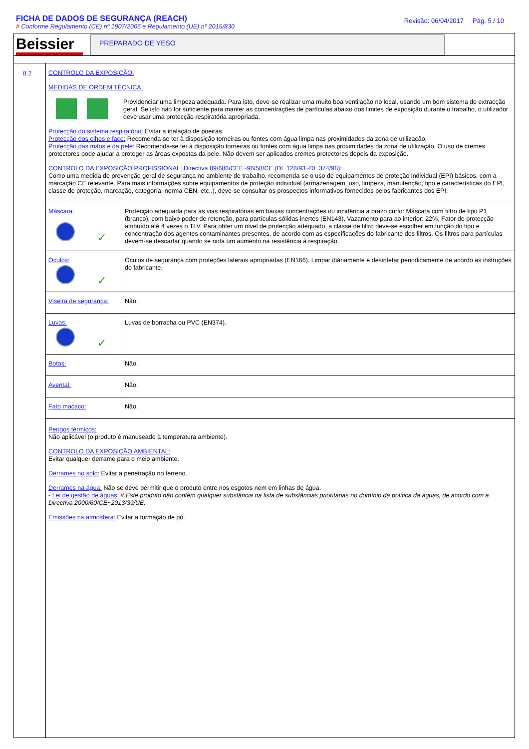FICHA DE DADOS DE SEGURANÇA (REACH)
# Conforme Regulamento (CE) nº 1907/2006 e Regulamento (UE) nº 2015/830
Revisão: 06/04/2017 Pág. 5 / 10
Beissier
PREPARADO DE YESO
8.2
CONTROLO DA EXPOSIÇÃO:
MEDIDAS DE ORDEM TÉCNICA:
Providenciar uma limpeza adequada. Para isto, deve-se realizar uma muito boa ventilação no local, usando um bom sistema de extracção geral. Se isto não for suficiente para manter as concentrações de partículas abaixo dos limites de exposição durante o trabalho, o utilizador deve usar uma protecção respiratória apropriada.
Protecção do sistema respiratório: Evitar a inalação de poeiras.
Protecção dos olhos e face: Recomenda-se ter à disposição torneiras ou fontes com água limpa nas proximidades da zona de utilização.
Protecção das mãos e da pele: Recomenda-se ter à disposição torneiras ou fontes com água limpa nas proximidades da zona de utilização. O uso de cremes protectores pode ajudar a proteger as áreas expostas da pele. Não devem ser aplicados cremes protectores depois da exposição.
CONTROLO DA EXPOSIÇÃO PROFISSIONAL: Directiva 89/686/CEE~96/58/CE (DL.128/93~DL.374/98):
Como uma medida de prevenção geral de segurança no ambiente de trabalho, recomenda-se o uso de equipamentos de proteção individual (EPI) básicos, com a marcação CE relevante. Para mais informações sobre equipamentos de proteção individual (armazenagem, uso, limpeza, manutenção, tipo e características do EPI, classe de proteção, marcação, categoría, norma CEN, etc..), deve-se consultar os prospectos informativos fornecidos pelos fabricantes dos EPI.
| Máscara: ✓ | Protecção adequada para as vias respiratórias em baixas concentrações ou incidência a prazo curto: Máscara com filtro de tipo P1 (branco), com baixo poder de retenção, para partículas sólidas inertes (EN143), Vazamento para ao interior: 22%, Fator de protecção atribuído até 4 vezes o TLV. Para obter um nível de protecção adequado, a classe de filtro deve-se escolher em função do tipo e concentração dos agentes contaminantes presentes, de acordo com as especificações do fabricante dos filtros. Os filtros para partículas devem-se descartar quando se nota um aumento na resistência à respiração. |
| Óculos: ✓ | Óculos de segurança com proteções laterais apropriadas (EN166). Limpar diáriamente e desinfetar periodicamente de acordo as instruções do fabricante. |
| Viseira de segurança: | Não. |
| Luvas: ✓ | Luvas de borracha ou PVC (EN374). |
| Botas: | Não. |
| Avental: | Não. |
| Fato macaco: | Não. |
Perigos térmicos:
Não aplicável (o produto é manuseado à temperatura ambiente).
CONTROLO DA EXPOSIÇÃO AMBIENTAL:
Evitar qualquer derrame para o meio ambiente.
Derrames no solo: Evitar a penetração no terreno.
Derrames na água: Não se deve permitir que o produto entre nos esgotos nem em linhas de água.
- Lei de gestão de águas: # Este produto não contém qualquer substância na lista de substâncias prioritárias no domínio da política da águas, de acordo com a Directiva 2000/60/CE~2013/39/UE.
Emissões na atmosfera: Evitar a formação de pó.